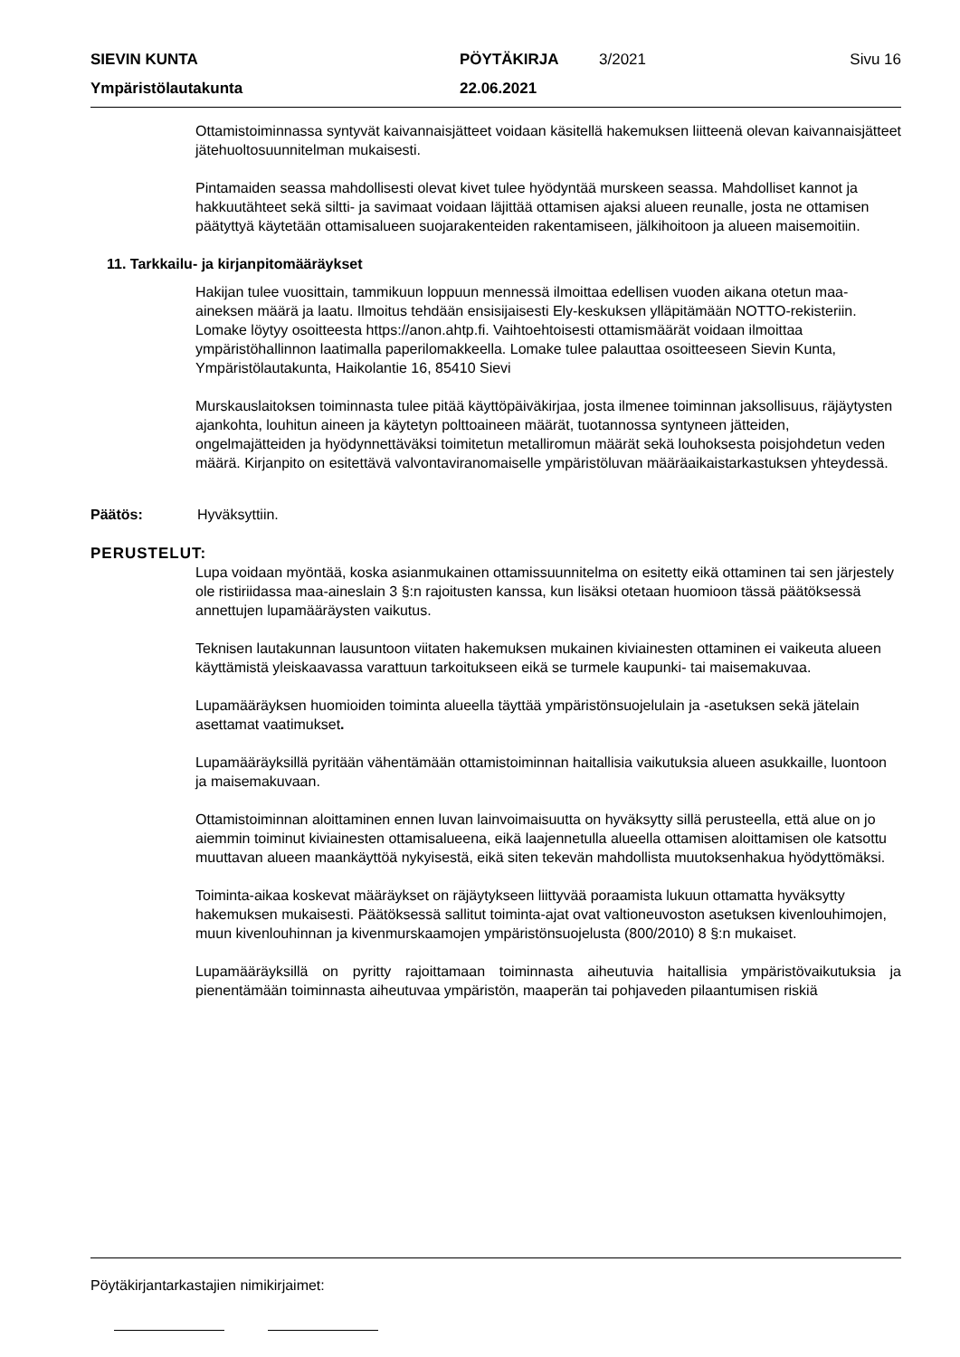| SIEVIN KUNTA | PÖYTÄKIRJA | 3/2021 | Sivu 16 |
| Ympäristölautakunta | 22.06.2021 | | |
Ottamistoiminnassa syntyvät kaivannaisjätteet voidaan käsitellä hakemuksen liitteenä olevan kaivannaisjätteet jätehuoltosuunnitelman mukaisesti.
Pintamaiden seassa mahdollisesti olevat kivet tulee hyödyntää murskeen seassa. Mahdolliset kannot ja hakkuutähteet sekä siltti- ja savimaat voidaan läjittää ottamisen ajaksi alueen reunalle, josta ne ottamisen päätyttyä käytetään ottamisalueen suojarakenteiden rakentamiseen, jälkihoitoon ja alueen maisemoitiin.
11. Tarkkailu- ja kirjanpitomääräykset
Hakijan tulee vuosittain, tammikuun loppuun mennessä ilmoittaa edellisen vuoden aikana otetun maa-aineksen määrä ja laatu. Ilmoitus tehdään ensisijaisesti Ely-keskuksen ylläpitämään NOTTO-rekisteriin. Lomake löytyy osoitteesta https://anon.ahtp.fi. Vaihtoehtoisesti ottamismäärät voidaan ilmoittaa ympäristöhallinnon laatimalla paperilomakkeella. Lomake tulee palauttaa osoitteeseen Sievin Kunta, Ympäristölautakunta, Haikolantie 16, 85410 Sievi
Murskauslaitoksen toiminnasta tulee pitää käyttöpäiväkirjaa, josta ilmenee toiminnan jaksollisuus, räjäytysten ajankohta, louhitun aineen ja käytetyn polttoaineen määrät, tuotannossa syntyneen jätteiden, ongelmajätteiden ja hyödynnettäväksi toimitetun metalliromun määrät sekä louhoksesta poisjohdetun veden määrä. Kirjanpito on esitettävä valvontaviranomaiselle ympäristöluvan määräaikaistarkastuksen yhteydessä.
Päätös: Hyväksyttiin.
PERUSTELUT:
Lupa voidaan myöntää, koska asianmukainen ottamissuunnitelma on esitetty eikä ottaminen tai sen järjestely ole ristiriidassa maa-aineslain 3 §:n rajoitusten kanssa, kun lisäksi otetaan huomioon tässä päätöksessä annettujen lupamääräysten vaikutus.
Teknisen lautakunnan lausuntoon viitaten hakemuksen mukainen kiviainesten ottaminen ei vaikeuta alueen käyttämistä yleiskaavassa varattuun tarkoitukseen eikä se turmele kaupunki- tai maisemakuvaa.
Lupamääräyksen huomioiden toiminta alueella täyttää ympäristönsuojelulain ja -asetuksen sekä jätelain asettamat vaatimukset.
Lupamääräyksillä pyritään vähentämään ottamistoiminnan haitallisia vaikutuksia alueen asukkaille, luontoon ja maisemakuvaan.
Ottamistoiminnan aloittaminen ennen luvan lainvoimaisuutta on hyväksytty sillä perusteella, että alue on jo aiemmin toiminut kiviainesten ottamisalueena, eikä laajennetulla alueella ottamisen aloittamisen ole katsottu muuttavan alueen maankäyttöä nykyisestä, eikä siten tekevän mahdollista muutoksenhakua hyödyttömäksi.
Toiminta-aikaa koskevat määräykset on räjäytykseen liittyvää poraamista lukuun ottamatta hyväksytty hakemuksen mukaisesti. Päätöksessä sallitut toiminta-ajat ovat valtioneuvoston asetuksen kivenlouhimojen, muun kivenlouhinnan ja kivenmurskaamojen ympäristönsuojelusta (800/2010) 8 §:n mukaiset.
Lupamääräyksillä on pyritty rajoittamaan toiminnasta aiheutuvia haitallisia ympäristövaikutuksia ja pienentämään toiminnasta aiheutuvaa ympäristön, maaperän tai pohjaveden pilaantumisen riskiä
Pöytäkirjantarkastajien nimikirjaimet: